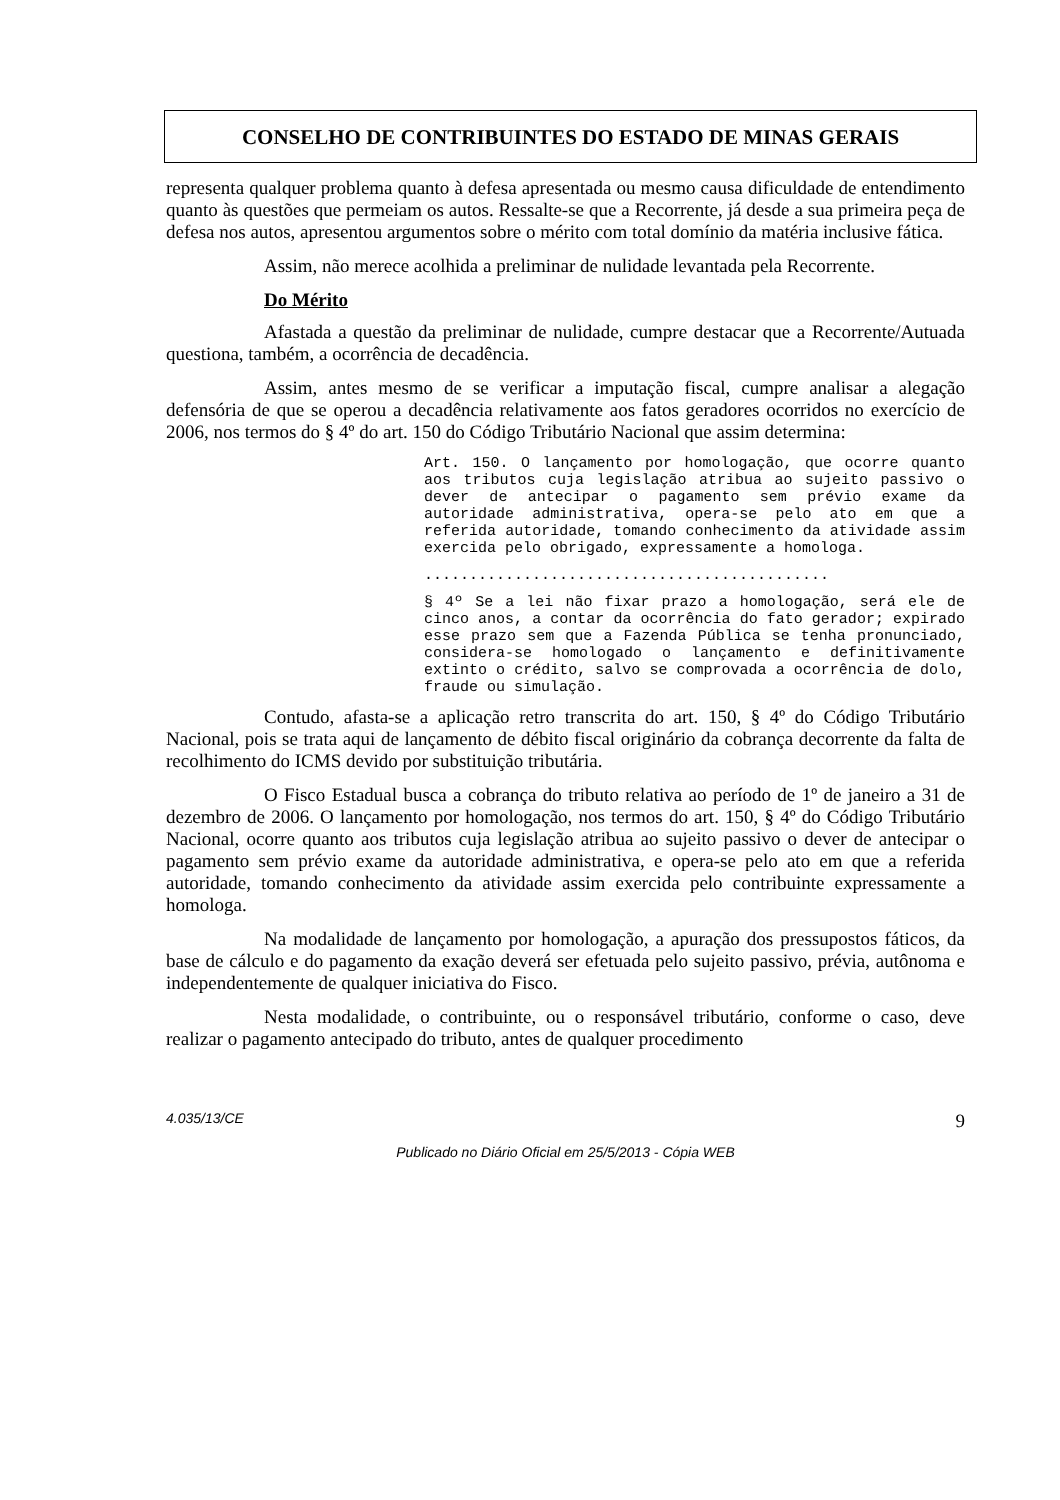CONSELHO DE CONTRIBUINTES DO ESTADO DE MINAS GERAIS
representa qualquer problema quanto à defesa apresentada ou mesmo causa dificuldade de entendimento quanto às questões que permeiam os autos. Ressalte-se que a Recorrente, já desde a sua primeira peça de defesa nos autos, apresentou argumentos sobre o mérito com total domínio da matéria inclusive fática.
Assim, não merece acolhida a preliminar de nulidade levantada pela Recorrente.
Do Mérito
Afastada a questão da preliminar de nulidade, cumpre destacar que a Recorrente/Autuada questiona, também, a ocorrência de decadência.
Assim, antes mesmo de se verificar a imputação fiscal, cumpre analisar a alegação defensória de que se operou a decadência relativamente aos fatos geradores ocorridos no exercício de 2006, nos termos do § 4º do art. 150 do Código Tributário Nacional que assim determina:
Art. 150. O lançamento por homologação, que ocorre quanto aos tributos cuja legislação atribua ao sujeito passivo o dever de antecipar o pagamento sem prévio exame da autoridade administrativa, opera-se pelo ato em que a referida autoridade, tomando conhecimento da atividade assim exercida pelo obrigado, expressamente a homologa.
.............................................
§ 4º Se a lei não fixar prazo a homologação, será ele de cinco anos, a contar da ocorrência do fato gerador; expirado esse prazo sem que a Fazenda Pública se tenha pronunciado, considera-se homologado o lançamento e definitivamente extinto o crédito, salvo se comprovada a ocorrência de dolo, fraude ou simulação.
Contudo, afasta-se a aplicação retro transcrita do art. 150, § 4º do Código Tributário Nacional, pois se trata aqui de lançamento de débito fiscal originário da cobrança decorrente da falta de recolhimento do ICMS devido por substituição tributária.
O Fisco Estadual busca a cobrança do tributo relativa ao período de 1º de janeiro a 31 de dezembro de 2006. O lançamento por homologação, nos termos do art. 150, § 4º do Código Tributário Nacional, ocorre quanto aos tributos cuja legislação atribua ao sujeito passivo o dever de antecipar o pagamento sem prévio exame da autoridade administrativa, e opera-se pelo ato em que a referida autoridade, tomando conhecimento da atividade assim exercida pelo contribuinte expressamente a homologa.
Na modalidade de lançamento por homologação, a apuração dos pressupostos fáticos, da base de cálculo e do pagamento da exação deverá ser efetuada pelo sujeito passivo, prévia, autônoma e independentemente de qualquer iniciativa do Fisco.
Nesta modalidade, o contribuinte, ou o responsável tributário, conforme o caso, deve realizar o pagamento antecipado do tributo, antes de qualquer procedimento
4.035/13/CE 9
Publicado no Diário Oficial em 25/5/2013 - Cópia WEB